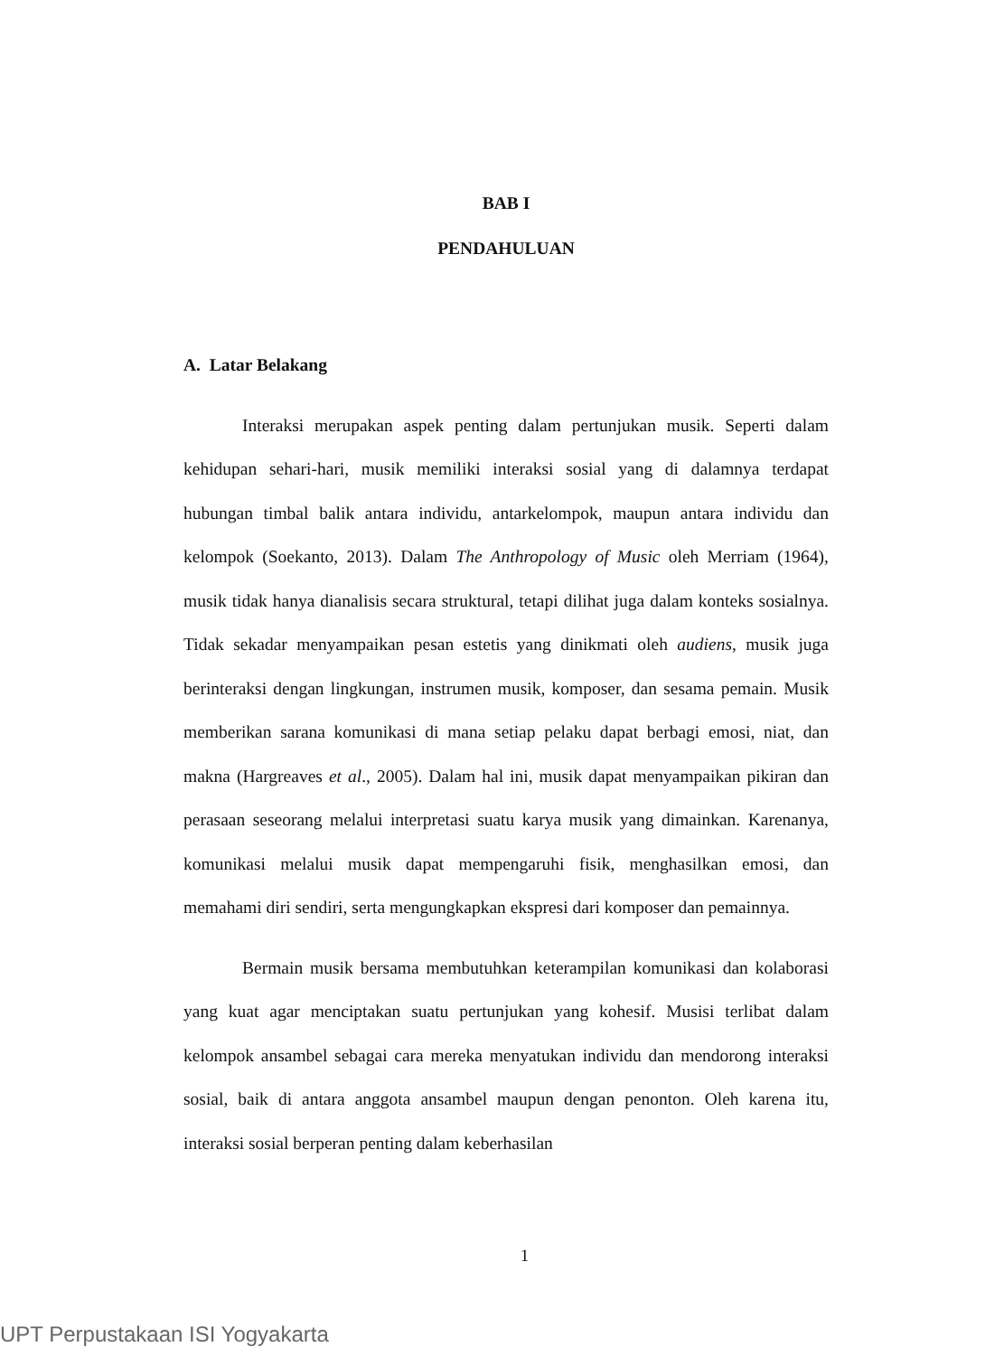BAB I
PENDAHULUAN
A. Latar Belakang
Interaksi merupakan aspek penting dalam pertunjukan musik. Seperti dalam kehidupan sehari-hari, musik memiliki interaksi sosial yang di dalamnya terdapat hubungan timbal balik antara individu, antarkelompok, maupun antara individu dan kelompok (Soekanto, 2013). Dalam The Anthropology of Music oleh Merriam (1964), musik tidak hanya dianalisis secara struktural, tetapi dilihat juga dalam konteks sosialnya. Tidak sekadar menyampaikan pesan estetis yang dinikmati oleh audiens, musik juga berinteraksi dengan lingkungan, instrumen musik, komposer, dan sesama pemain. Musik memberikan sarana komunikasi di mana setiap pelaku dapat berbagi emosi, niat, dan makna (Hargreaves et al., 2005). Dalam hal ini, musik dapat menyampaikan pikiran dan perasaan seseorang melalui interpretasi suatu karya musik yang dimainkan. Karenanya, komunikasi melalui musik dapat mempengaruhi fisik, menghasilkan emosi, dan memahami diri sendiri, serta mengungkapkan ekspresi dari komposer dan pemainnya.
Bermain musik bersama membutuhkan keterampilan komunikasi dan kolaborasi yang kuat agar menciptakan suatu pertunjukan yang kohesif. Musisi terlibat dalam kelompok ansambel sebagai cara mereka menyatukan individu dan mendorong interaksi sosial, baik di antara anggota ansambel maupun dengan penonton. Oleh karena itu, interaksi sosial berperan penting dalam keberhasilan
1
UPT Perpustakaan ISI Yogyakarta